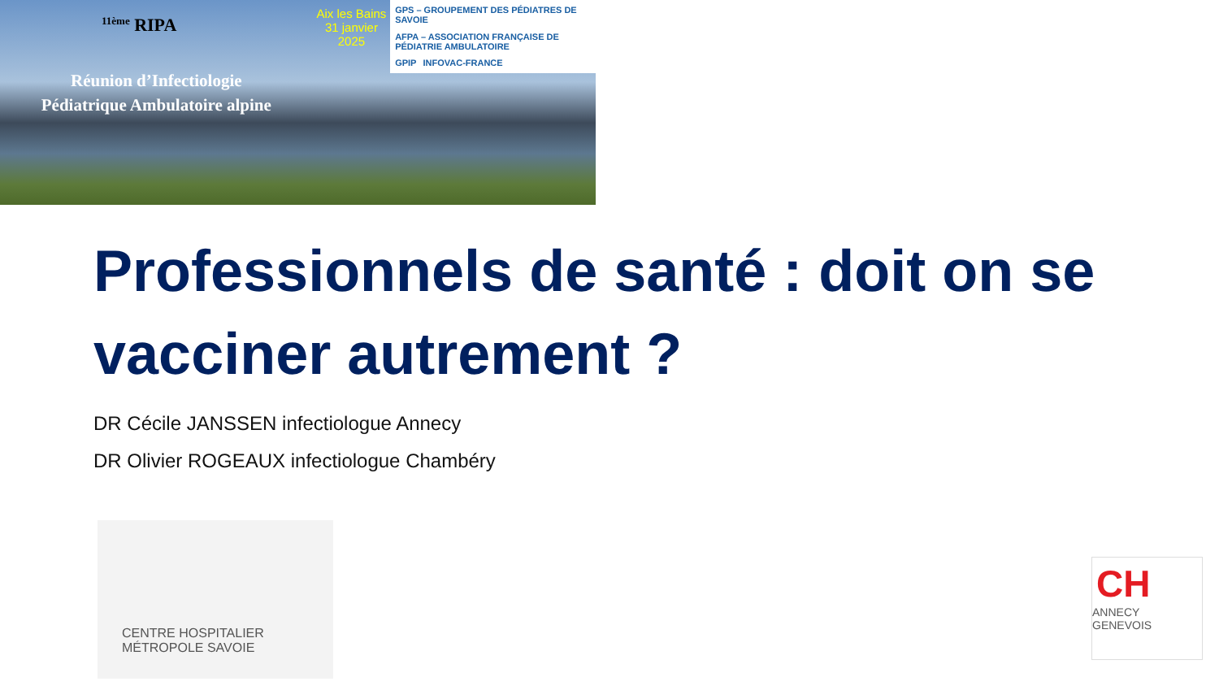<sup>11ème</sup> RIPA
Réunion d’Infectiologie
Pédiatrique Ambulatoire alpine
Aix les Bains
31 janvier 2025
GPS – GROUPEMENT DES PÉDIATRES DE SAVOIE AFPA – ASSOCIATION FRANÇAISE DE PÉDIATRIE AMBULATOIRE GPIP INFOVAC-FRANCE
Professionnels de santé : doit on se vacciner autrement ?
DR Cécile JANSSEN infectiologue Annecy
DR Olivier ROGEAUX infectiologue Chambéry
CENTRE HOSPITALIER
MÉTROPOLE SAVOIE
CH
ANNECY
GENEVOIS